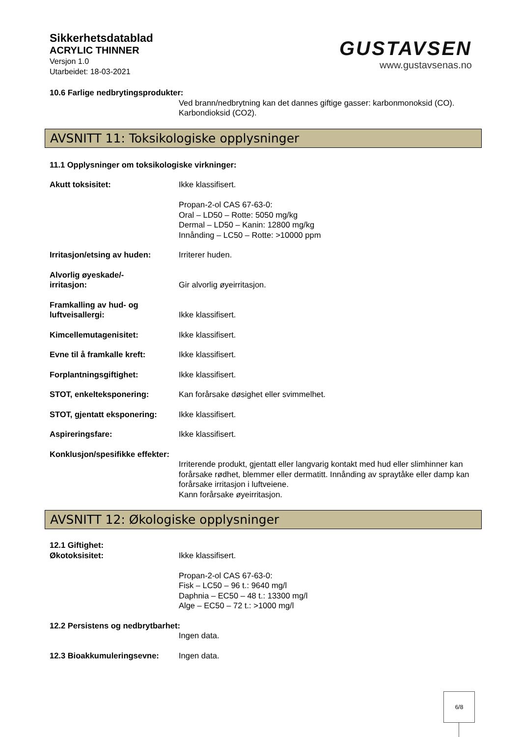Sikkerhetsdatablad
ACRYLIC THINNER
Versjon 1.0
Utarbeidet: 18-03-2021
GUSTAVSEN
www.gustavsenas.no
10.6 Farlige nedbrytingsprodukter:
Ved brann/nedbrytning kan det dannes giftige gasser: karbonmonoksid (CO). Karbondioksid (CO2).
AVSNITT 11: Toksikologiske opplysninger
11.1 Opplysninger om toksikologiske virkninger:
Akutt toksisitet: Ikke klassifisert.
Propan-2-ol CAS 67-63-0:
Oral – LD50 – Rotte: 5050 mg/kg
Dermal – LD50 – Kanin: 12800 mg/kg
Innånding – LC50 – Rotte: >10000 ppm
Irritasjon/etsing av huden:
Irriterer huden.
Alvorlig øyeskade/-
irritasjon:
Gir alvorlig øyeirritasjon.
Framkalling av hud- og luftveisallergi:
Ikke klassifisert.
Kimcellemutagenisitet: Ikke klassifisert.
Evne til å framkalle kreft:
Ikke klassifisert.
Forplantningsgiftighet: Ikke klassifisert.
STOT, enkelteksponering: Kan forårsake døsighet eller svimmelhet.
STOT, gjentatt eksponering:
Ikke klassifisert.
Aspireringsfare: Ikke klassifisert.
Konklusjon/spesifikke effekter:
Irriterende produkt, gjentatt eller langvarig kontakt med hud eller slimhinner kan forårsake rødhet, blemmer eller dermatitt. Innånding av spraytåke eller damp kan forårsake irritasjon i luftveiene.
Kann forårsake øyeirritasjon.
AVSNITT 12: Økologiske opplysninger
12.1 Giftighet:
Økotoksisitet:
Ikke klassifisert.
Propan-2-ol CAS 67-63-0:
Fisk – LC50 – 96 t.: 9640 mg/l
Daphnia – EC50 – 48 t.: 13300 mg/l
Alge – EC50 – 72 t.: >1000 mg/l
12.2 Persistens og nedbrytbarhet:
Ingen data.
12.3 Bioakkumuleringsevne: Ingen data.
6/8